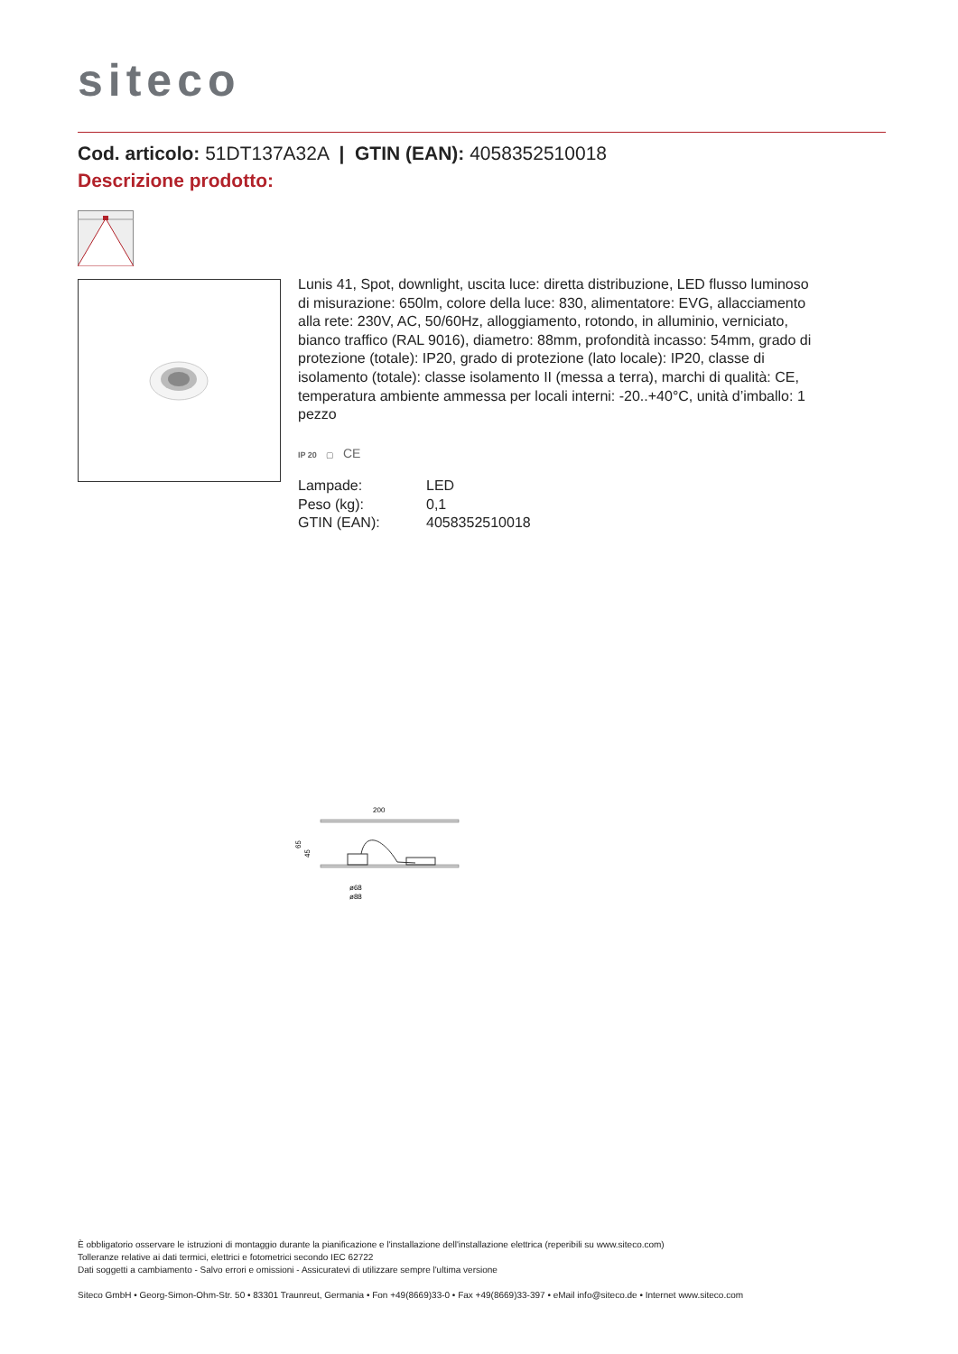siteco
Cod. articolo: 51DT137A32A | GTIN (EAN): 4058352510018
Descrizione prodotto:
Lunis 41, Spot, downlight, uscita luce: diretta distribuzione, LED flusso luminoso di misurazione: 650lm, colore della luce: 830, alimentatore: EVG, allacciamento alla rete: 230V, AC, 50/60Hz, alloggiamento, rotondo, in alluminio, verniciato, bianco traffico (RAL 9016), diametro: 88mm, profondità incasso: 54mm, grado di protezione (totale): IP20, grado di protezione (lato locale): IP20, classe di isolamento (totale): classe isolamento II (messa a terra), marchi di qualità: CE, temperatura ambiente ammessa per locali interni: -20..+40°C, unità d’imballo: 1 pezzo
IP 20 ▢ CE
| Lampade: | LED |
| Peso (kg): | 0,1 |
| GTIN (EAN): | 4058352510018 |
200
65
45
ø68
ø88
È obbligatorio osservare le istruzioni di montaggio durante la pianificazione e l'installazione dell'installazione elettrica (reperibili su www.siteco.com)
Tolleranze relative ai dati termici, elettrici e fotometrici secondo IEC 62722
Dati soggetti a cambiamento - Salvo errori e omissioni - Assicuratevi di utilizzare sempre l'ultima versione
Siteco GmbH • Georg-Simon-Ohm-Str. 50 • 83301 Traunreut, Germania • Fon +49(8669)33-0 • Fax +49(8669)33-397 • eMail info@siteco.de • Internet www.siteco.com